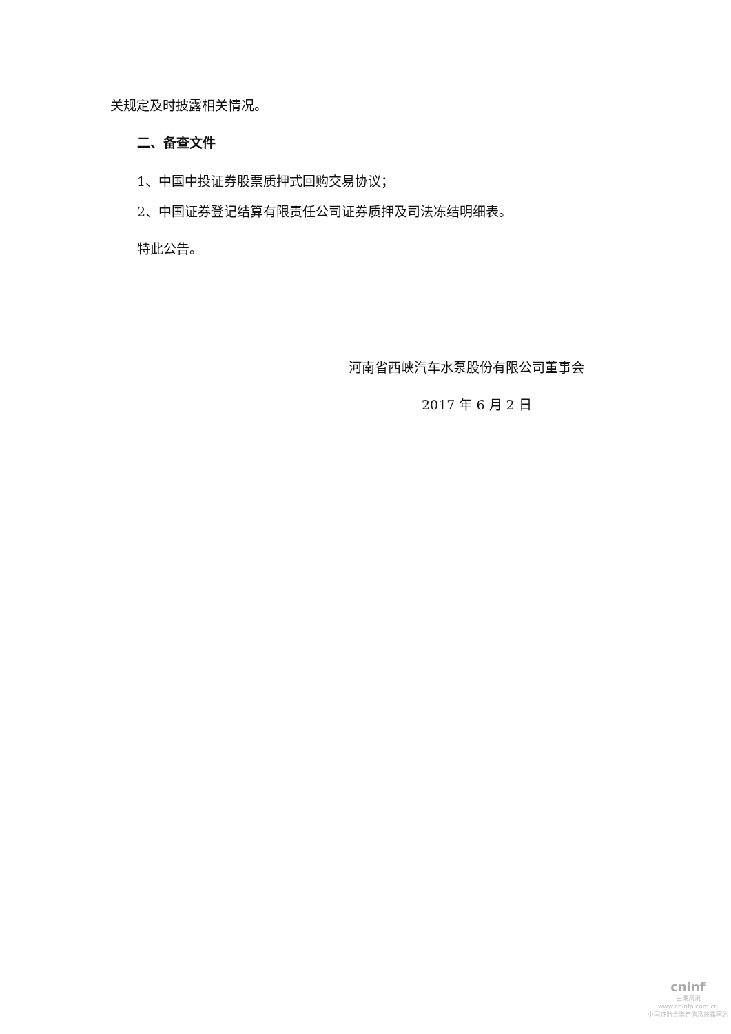关规定及时披露相关情况。
二、备查文件
1、中国中投证券股票质押式回购交易协议；
2、中国证券登记结算有限责任公司证券质押及司法冻结明细表。
特此公告。
河南省西峡汽车水泵股份有限公司董事会
2017 年 6 月 2 日
cninf
巨潮资讯
www.cninfo.com.cn
中国证监会指定信息披露网站